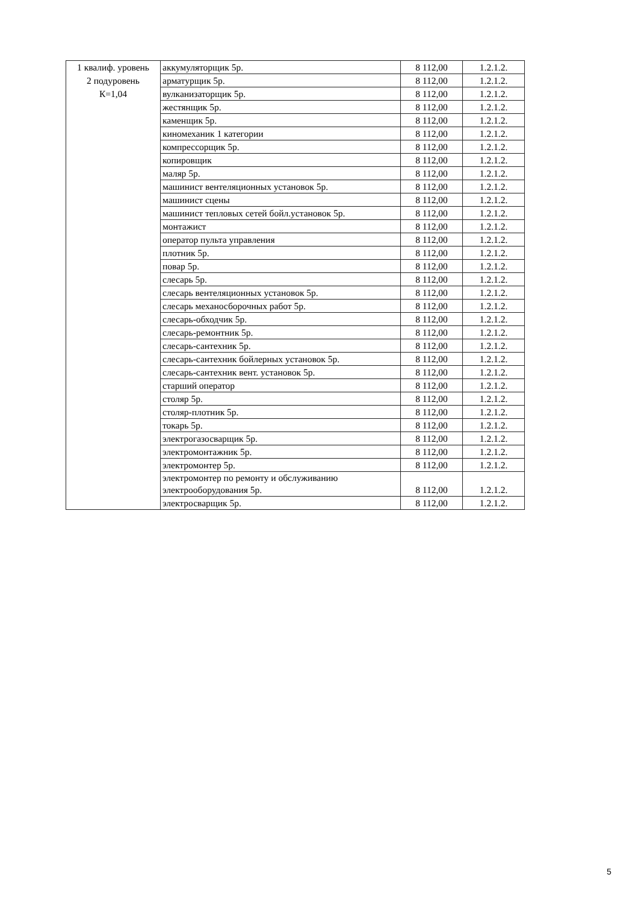| 1 квалиф. уровень 2 подуровень К=1,04 | аккумуляторщик 5р. | 8 112,00 | 1.2.1.2. |
| | арматурщик 5р. | 8 112,00 | 1.2.1.2. |
| | вулканизаторщик 5р. | 8 112,00 | 1.2.1.2. |
| | жестянщик 5р. | 8 112,00 | 1.2.1.2. |
| | каменщик 5р. | 8 112,00 | 1.2.1.2. |
| | киномеханик 1 категории | 8 112,00 | 1.2.1.2. |
| | компрессорщик 5р. | 8 112,00 | 1.2.1.2. |
| | копировщик | 8 112,00 | 1.2.1.2. |
| | маляр 5р. | 8 112,00 | 1.2.1.2. |
| | машинист вентеляционных установок 5р. | 8 112,00 | 1.2.1.2. |
| | машинист сцены | 8 112,00 | 1.2.1.2. |
| | машинист тепловых сетей бойл.установок 5р. | 8 112,00 | 1.2.1.2. |
| | монтажист | 8 112,00 | 1.2.1.2. |
| | оператор пульта управления | 8 112,00 | 1.2.1.2. |
| | плотник 5р. | 8 112,00 | 1.2.1.2. |
| | повар 5р. | 8 112,00 | 1.2.1.2. |
| | слесарь 5р. | 8 112,00 | 1.2.1.2. |
| | слесарь вентеляционных установок 5р. | 8 112,00 | 1.2.1.2. |
| | слесарь механосборочных работ 5р. | 8 112,00 | 1.2.1.2. |
| | слесарь-обходчик 5р. | 8 112,00 | 1.2.1.2. |
| | слесарь-ремонтник 5р. | 8 112,00 | 1.2.1.2. |
| | слесарь-сантехник 5р. | 8 112,00 | 1.2.1.2. |
| | слесарь-сантехник бойлерных установок 5р. | 8 112,00 | 1.2.1.2. |
| | слесарь-сантехник вент. установок 5р. | 8 112,00 | 1.2.1.2. |
| | старший оператор | 8 112,00 | 1.2.1.2. |
| | столяр 5р. | 8 112,00 | 1.2.1.2. |
| | столяр-плотник 5р. | 8 112,00 | 1.2.1.2. |
| | токарь 5р. | 8 112,00 | 1.2.1.2. |
| | электрогазосварщик 5р. | 8 112,00 | 1.2.1.2. |
| | электромонтажник 5р. | 8 112,00 | 1.2.1.2. |
| | электромонтер 5р. | 8 112,00 | 1.2.1.2. |
| | электромонтер по ремонту и обслуживанию электрооборудования 5р. | 8 112,00 | 1.2.1.2. |
| | электросварщик 5р. | 8 112,00 | 1.2.1.2. |
5